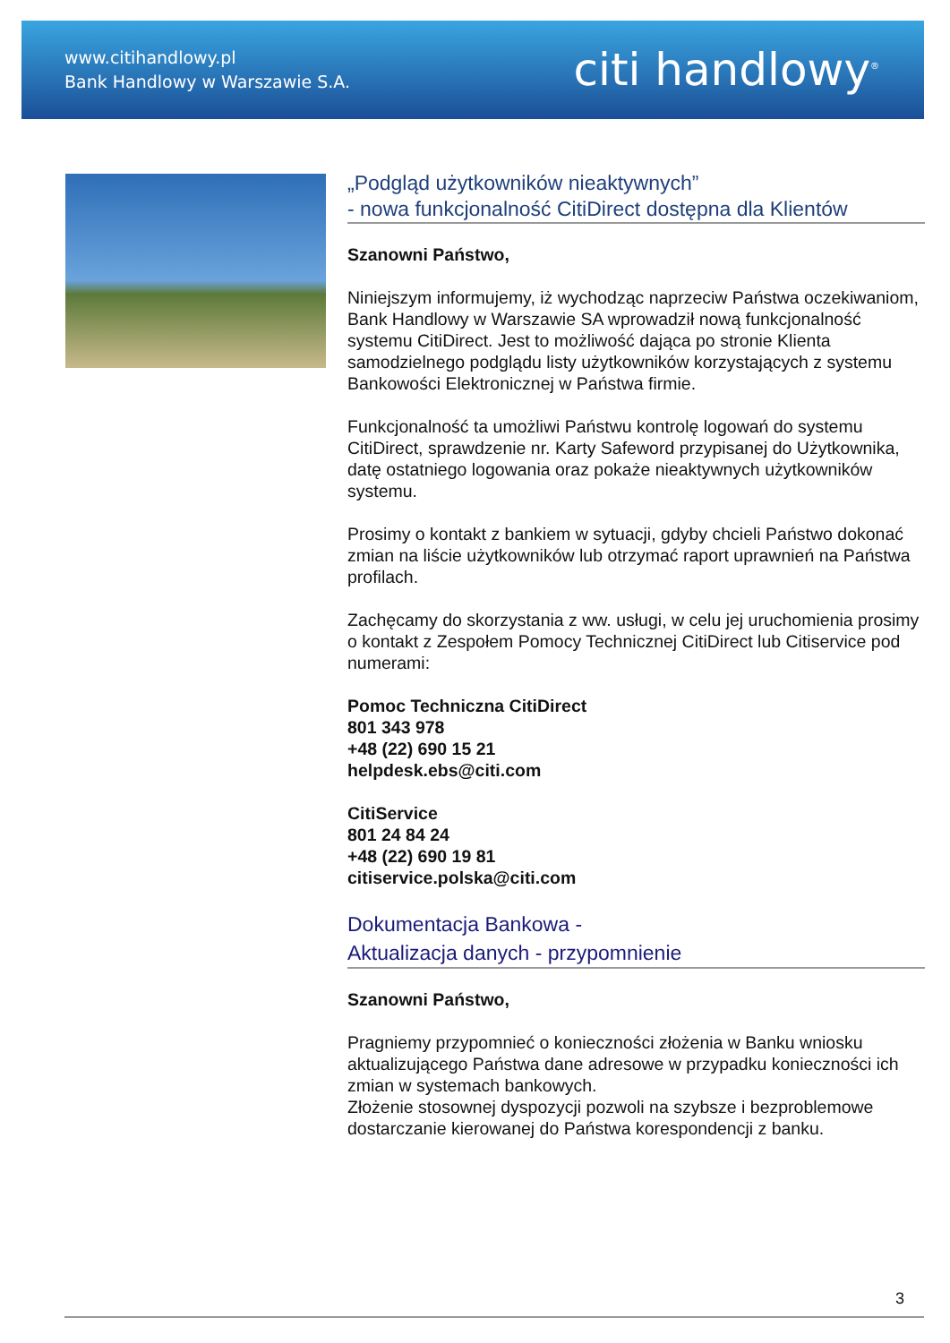www.citihandlowy.pl
Bank Handlowy w Warszawie S.A.
citi handlowy<sup>®</sup>
„Podgląd użytkowników nieaktywnych”
- nowa funkcjonalność CitiDirect dostępna dla Klientów
Szanowni Państwo,
Niniejszym informujemy, iż wychodząc naprzeciw Państwa oczekiwaniom, Bank Handlowy w Warszawie SA wprowadził nową funkcjonalność systemu CitiDirect. Jest to możliwość dająca po stronie Klienta samodzielnego podglądu listy użytkowników korzystających z systemu Bankowości Elektronicznej w Państwa firmie.
Funkcjonalność ta umożliwi Państwu kontrolę logowań do systemu CitiDirect, sprawdzenie nr. Karty Safeword przypisanej do Użytkownika, datę ostatniego logowania oraz pokaże nieaktywnych użytkowników systemu.
Prosimy o kontakt z bankiem w sytuacji, gdyby chcieli Państwo dokonać zmian na liście użytkowników lub otrzymać raport uprawnień na Państwa profilach.
Zachęcamy do skorzystania z ww. usługi, w celu jej uruchomienia prosimy o kontakt z Zespołem Pomocy Technicznej CitiDirect lub Citiservice pod numerami:
Pomoc Techniczna CitiDirect
801 343 978
+48 (22) 690 15 21
helpdesk.ebs@citi.com
CitiService
801 24 84 24
+48 (22) 690 19 81
citiservice.polska@citi.com
Dokumentacja Bankowa -
Aktualizacja danych - przypomnienie
Szanowni Państwo,
Pragniemy przypomnieć o konieczności złożenia w Banku wniosku aktualizującego Państwa dane adresowe w przypadku konieczności ich zmian w systemach bankowych.
Złożenie stosownej dyspozycji pozwoli na szybsze i bezproblemowe dostarczanie kierowanej do Państwa korespondencji z banku.
3